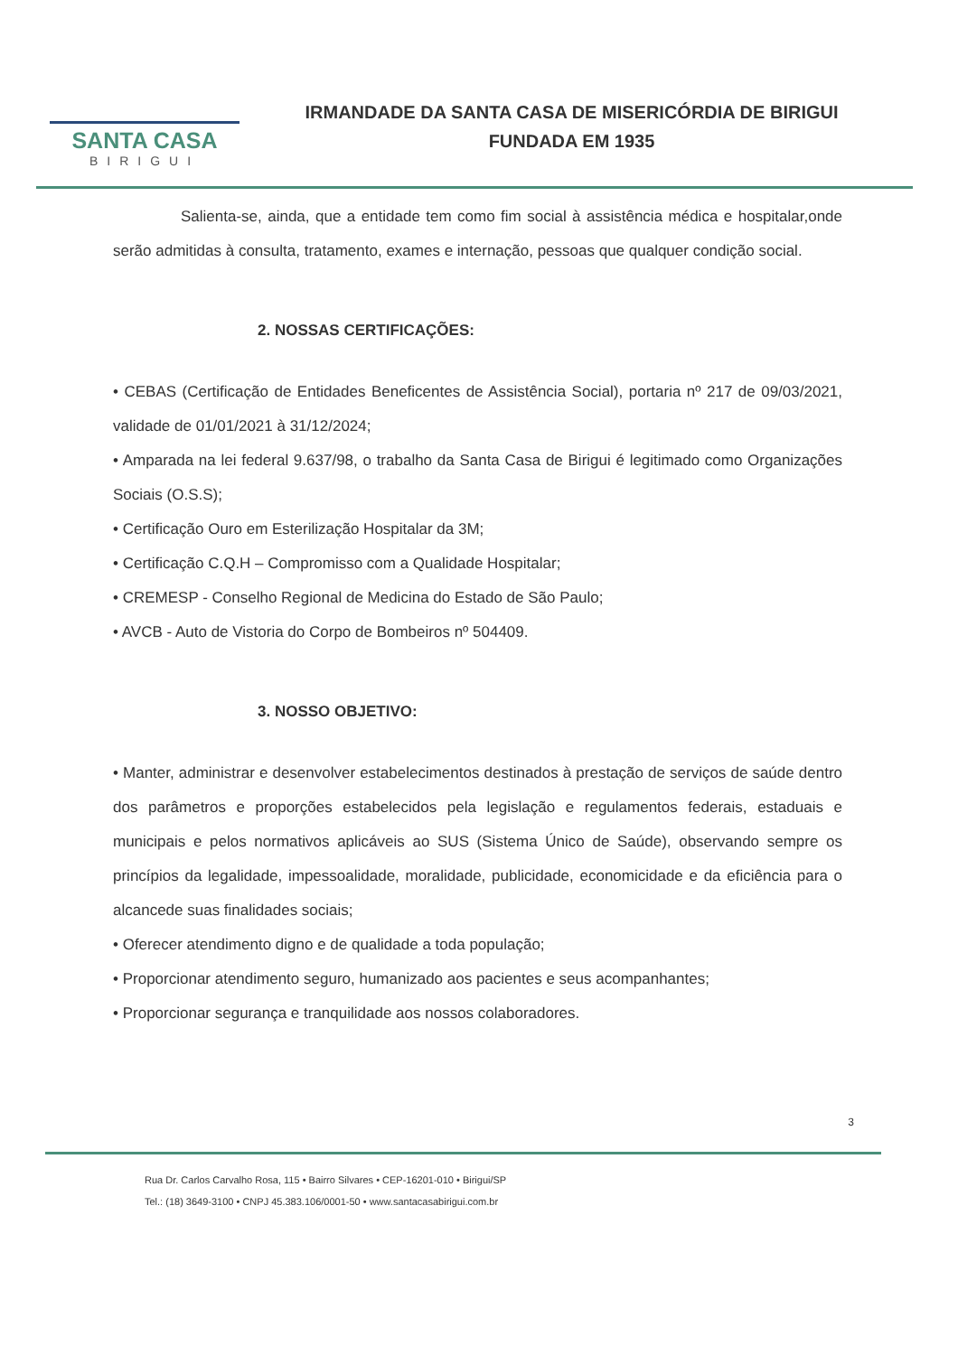SANTA CASA
BIRIGUI
IRMANDADE DA SANTA CASA DE MISERICÓRDIA DE BIRIGUI
FUNDADA EM 1935
Salienta-se, ainda, que a entidade tem como fim social à assistência médica e hospitalar,onde serão admitidas à consulta, tratamento, exames e internação, pessoas que qualquer condição social.
2. NOSSAS CERTIFICAÇÕES:
• CEBAS (Certificação de Entidades Beneficentes de Assistência Social), portaria nº 217 de 09/03/2021, validade de 01/01/2021 à 31/12/2024;
• Amparada na lei federal 9.637/98, o trabalho da Santa Casa de Birigui é legitimado como Organizações Sociais (O.S.S);
• Certificação Ouro em Esterilização Hospitalar da 3M;
• Certificação C.Q.H – Compromisso com a Qualidade Hospitalar;
• CREMESP - Conselho Regional de Medicina do Estado de São Paulo;
• AVCB - Auto de Vistoria do Corpo de Bombeiros nº 504409.
3. NOSSO OBJETIVO:
• Manter, administrar e desenvolver estabelecimentos destinados à prestação de serviços de saúde dentro dos parâmetros e proporções estabelecidos pela legislação e regulamentos federais, estaduais e municipais e pelos normativos aplicáveis ao SUS (Sistema Único de Saúde), observando sempre os princípios da legalidade, impessoalidade, moralidade, publicidade, economicidade e da eficiência para o alcancede suas finalidades sociais;
• Oferecer atendimento digno e de qualidade a toda população;
• Proporcionar atendimento seguro, humanizado aos pacientes e seus acompanhantes;
• Proporcionar segurança e tranquilidade aos nossos colaboradores.
3
Rua Dr. Carlos Carvalho Rosa, 115 • Bairro Silvares • CEP-16201-010 • Birigui/SP
Tel.: (18) 3649-3100 • CNPJ 45.383.106/0001-50 • www.santacasabirigui.com.br